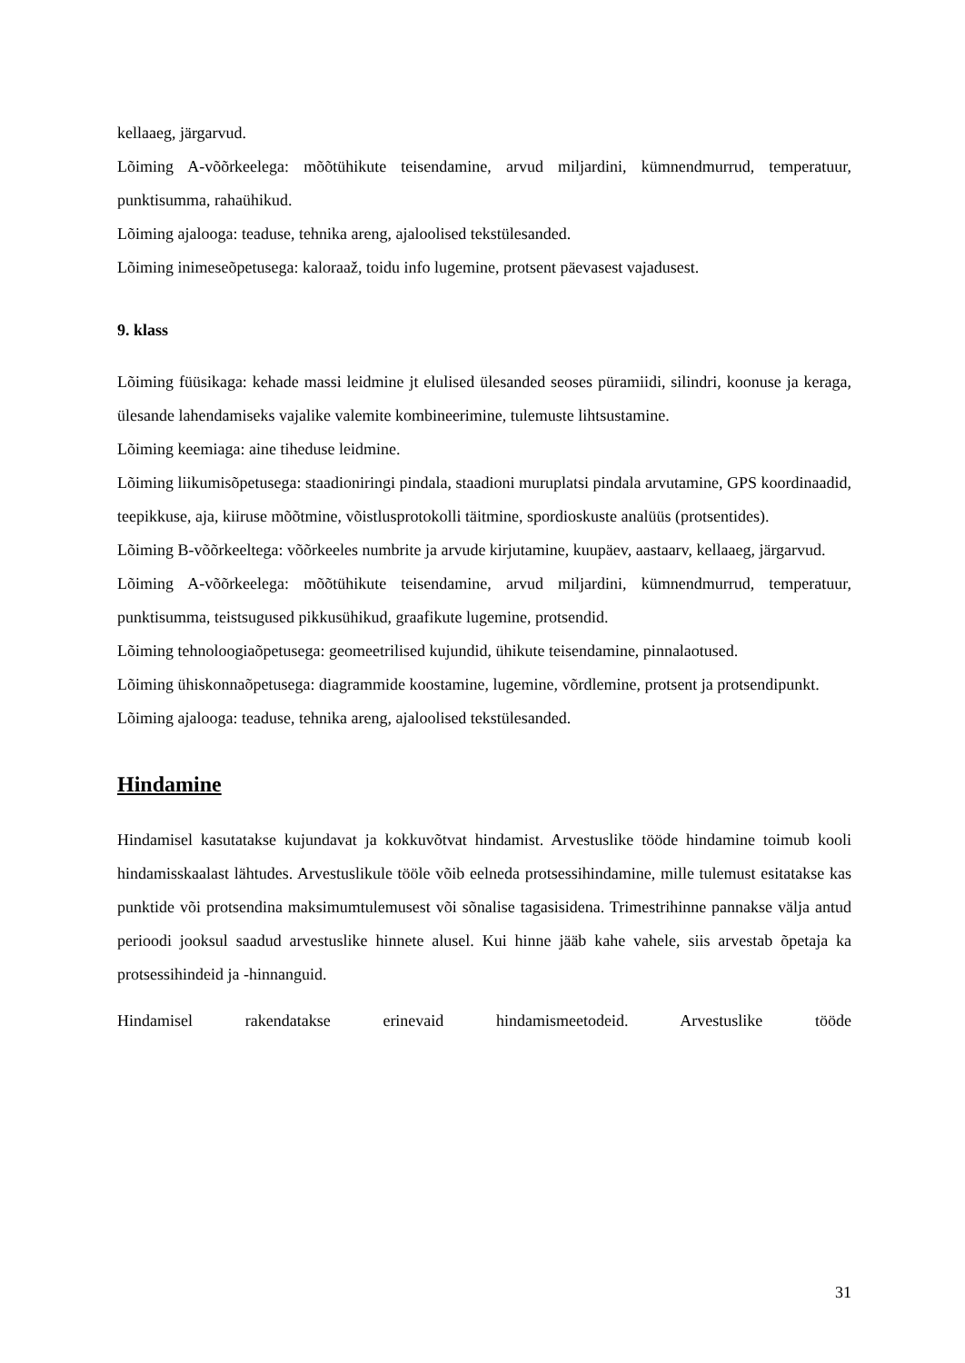kellaaeg, järgarvud.
Lõiming A-võõrkeelega: mõõtühikute teisendamine, arvud miljardini, kümnendmurrud, temperatuur, punktisumma, rahaühikud.
Lõiming ajalooga: teaduse, tehnika areng, ajaloolised tekstülesanded.
Lõiming inimeseõpetusega: kaloraaž, toidu info lugemine, protsent päevasest vajadusest.
9. klass
Lõiming füüsikaga: kehade massi leidmine jt elulised ülesanded seoses püramiidi, silindri, koonuse ja keraga, ülesande lahendamiseks vajalike valemite kombineerimine, tulemuste lihtsustamine.
Lõiming keemiaga: aine tiheduse leidmine.
Lõiming liikumisõpetusega: staadioniringi pindala, staadioni muruplatsi pindala arvutamine, GPS koordinaadid, teepikkuse, aja, kiiruse mõõtmine, võistlusprotokolli täitmine, spordioskuste analüüs (protsentides).
Lõiming B-võõrkeeltega: võõrkeeles numbrite ja arvude kirjutamine, kuupäev, aastaarv, kellaaeg, järgarvud.
Lõiming A-võõrkeelega: mõõtühikute teisendamine, arvud miljardini, kümnendmurrud, temperatuur, punktisumma, teistsugused pikkusühikud, graafikute lugemine, protsendid.
Lõiming tehnoloogiaõpetusega: geomeetrilised kujundid, ühikute teisendamine, pinnalaotused.
Lõiming ühiskonnaõpetusega: diagrammide koostamine, lugemine, võrdlemine, protsent ja protsendipunkt.
Lõiming ajalooga: teaduse, tehnika areng, ajaloolised tekstülesanded.
Hindamine
Hindamisel kasutatakse kujundavat ja kokkuvõtvat hindamist. Arvestuslike tööde hindamine toimub kooli hindamisskaalast lähtudes. Arvestuslikule tööle võib eelneda protsessihindamine, mille tulemust esitatakse kas punktide või protsendina maksimumtulemusest või sõnalise tagasisidena. Trimestrihinne pannakse välja antud perioodi jooksul saadud arvestuslike hinnete alusel. Kui hinne jääb kahe vahele, siis arvestab õpetaja ka protsessihindeid ja -hinnanguid.
Hindamisel rakendatakse erinevaid hindamismeetodeid. Arvestuslike tööde
31